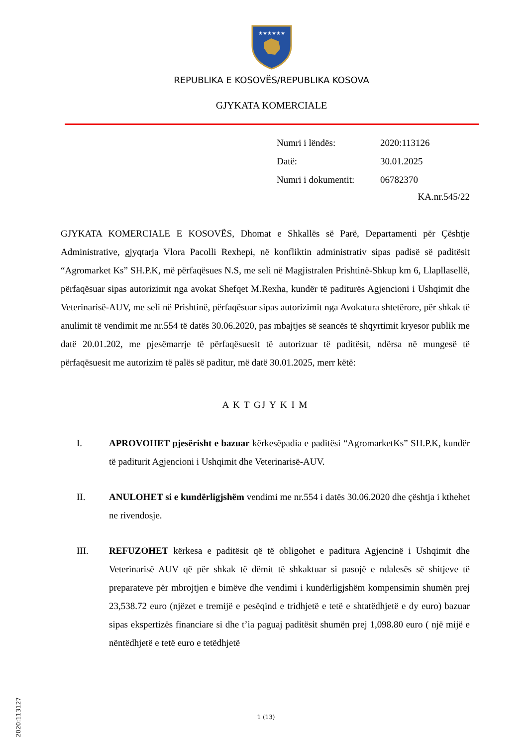★★★★★★
REPUBLIKA E KOSOVËS/REPUBLIKA KOSOVA
GJYKATA KOMERCIALE
| Numri i lëndës: | 2020:113126 |
| Datë: | 30.01.2025 |
| Numri i dokumentit: | 06782370 |
KA.nr.545/22
GJYKATA KOMERCIALE E KOSOVËS, Dhomat e Shkallës së Parë, Departamenti për Çështje Administrative, gjyqtarja Vlora Pacolli Rexhepi, në konfliktin administrativ sipas padisë së paditësit “Agromarket Ks” SH.P.K, më përfaqësues N.S, me seli në Magjistralen Prishtinë-Shkup km 6, Llapllasellë, përfaqësuar sipas autorizimit nga avokat Shefqet M.Rexha, kundër të paditurës Agjencioni i Ushqimit dhe Veterinarisë-AUV, me seli në Prishtinë, përfaqësuar sipas autorizimit nga Avokatura shtetërore, për shkak të anulimit të vendimit me nr.554 të datës 30.06.2020, pas mbajtjes së seancës të shqyrtimit kryesor publik me datë 20.01.202, me pjesëmarrje të përfaqësuesit të autorizuar të paditësit, ndërsa në mungesë të përfaqësuesit me autorizim të palës së paditur, më datë 30.01.2025, merr këtë:
A K T GJ Y K I M
I. APROVOHET pjesërisht e bazuar kërkesëpadia e paditësi “AgromarketKs” SH.P.K, kundër të paditurit Agjencioni i Ushqimit dhe Veterinarisë-AUV.
II. ANULOHET si e kundërligjshëm vendimi me nr.554 i datës 30.06.2020 dhe çështja i kthehet ne rivendosje.
III. REFUZOHET kërkesa e paditësit që të obligohet e paditura Agjencinë i Ushqimit dhe Veterinarisë AUV që për shkak të dëmit të shkaktuar si pasojë e ndalesës së shitjeve të preparateve për mbrojtjen e bimëve dhe vendimi i kundërligjshëm kompensimin shumën prej 23,538.72 euro (njëzet e tremijë e pesëqind e tridhjetë e tetë e shtatëdhjetë e dy euro) bazuar sipas ekspertizës financiare si dhe t’ia paguaj paditësit shumën prej 1,098.80 euro ( një mijë e nëntëdhjetë e tetë euro e tetëdhjetë
2020:113127
1 (13)